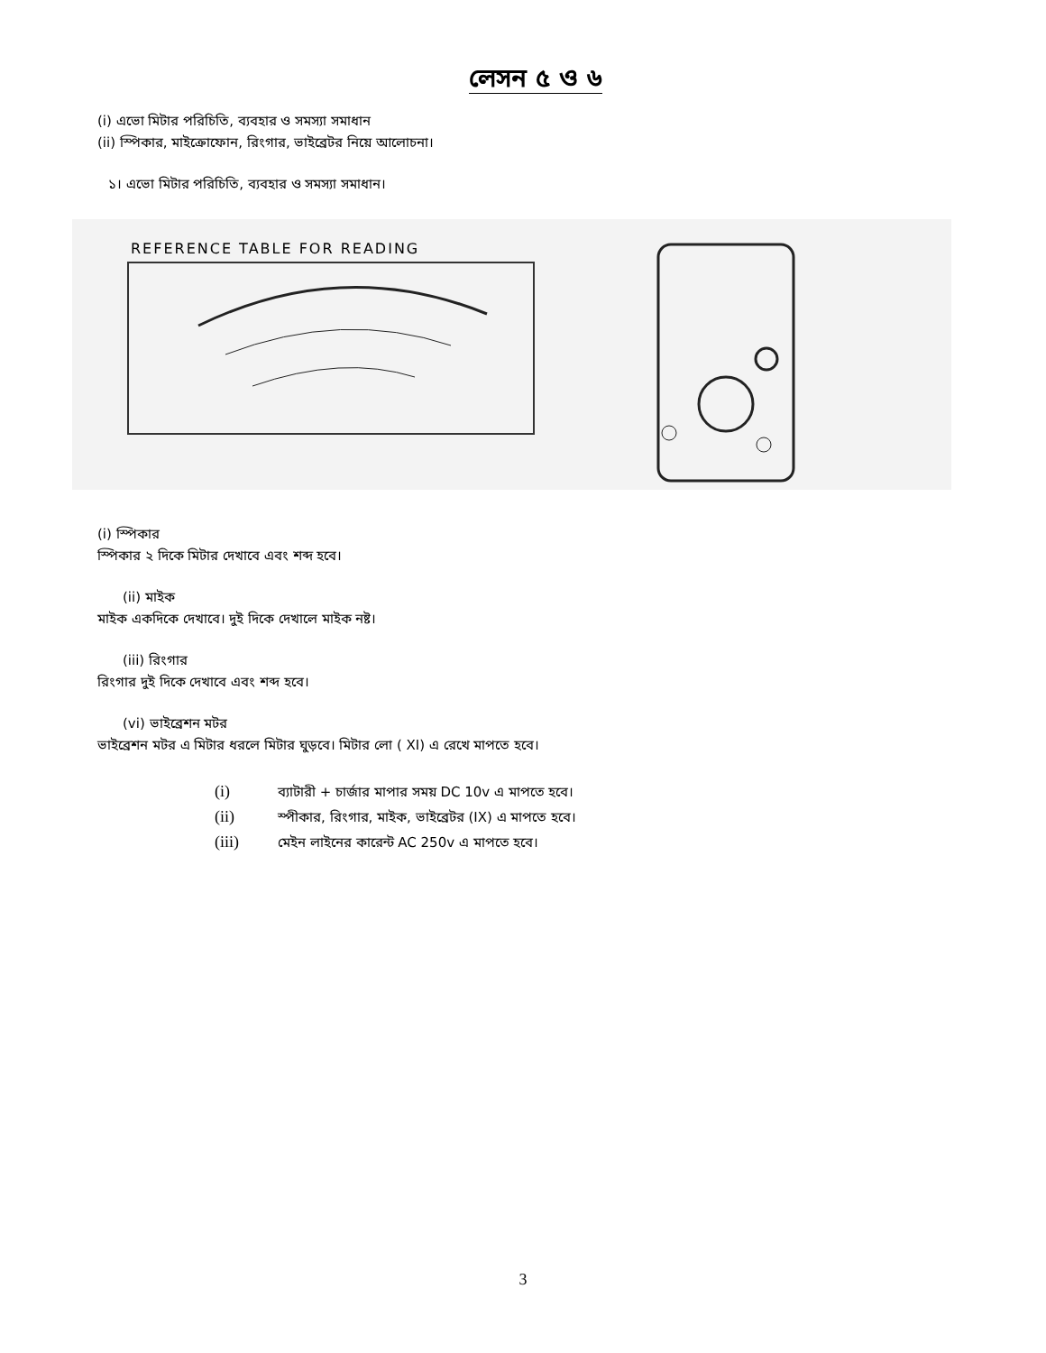লেসন ৫ ও ৬
(i) এভো মিটার পরিচিতি, ব্যবহার ও সমস্যা সমাধান
(ii) স্পিকার, মাইক্রোফোন, রিংগার, ভাইব্রেটর নিয়ে আলোচনা।
১। এভো মিটার পরিচিতি, ব্যবহার ও সমস্যা সমাধান।
REFERENCE TABLE FOR READING
(i) স্পিকার
স্পিকার ২ দিকে মিটার দেখাবে এবং শব্দ হবে।
(ii) মাইক
মাইক একদিকে দেখাবে। দুই দিকে দেখালে মাইক নষ্ট।
(iii) রিংগার
রিংগার দুই দিকে দেখাবে এবং শব্দ হবে।
(vi) ভাইব্রেশন মটর
ভাইব্রেশন মটর এ মিটার ধরলে মিটার ঘুড়বে। মিটার লো ( XI) এ রেখে মাপতে হবে।
(i) ব্যাটারী + চার্জার মাপার সময় DC 10v এ মাপতে হবে।
(ii) স্পীকার, রিংগার, মাইক, ভাইব্রেটর (IX) এ মাপতে হবে।
(iii) মেইন লাইনের কারেন্ট AC 250v এ মাপতে হবে।
3